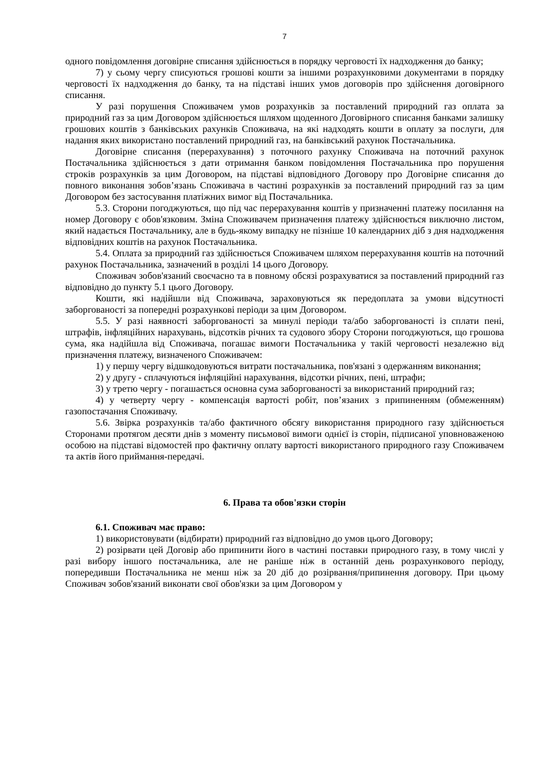7
одного повідомлення договірне списання здійснюється в порядку черговості їх надходження до банку;
7) у сьому чергу списуються грошові кошти за іншими розрахунковими документами в порядку черговості їх надходження до банку, та на підставі інших умов договорів про здійснення договірного списання.
У разі порушення Споживачем умов розрахунків за поставлений природний газ оплата за природний газ за цим Договором здійснюється шляхом щоденного Договірного списання банками залишку грошових коштів з банківських рахунків Споживача, на які надходять кошти в оплату за послуги, для надання яких використано поставлений природний газ, на банківський рахунок Постачальника.
Договірне списання (перерахування) з поточного рахунку Споживача на поточний рахунок Постачальника здійснюється з дати отримання банком повідомлення Постачальника про порушення строків розрахунків за цим Договором, на підставі відповідного Договору про Договірне списання до повного виконання зобов’язань Споживача в частині розрахунків за поставлений природний газ за цим Договором без застосування платіжних вимог від Постачальника.
5.3. Сторони погоджуються, що під час перерахування коштів у призначенні платежу посилання на номер Договору є обов'язковим. Зміна Споживачем призначення платежу здійснюється виключно листом, який надається Постачальнику, але в будь-якому випадку не пізніше 10 календарних діб з дня надходження відповідних коштів на рахунок Постачальника.
5.4. Оплата за природний газ здійснюється Споживачем шляхом перерахування коштів на поточний рахунок Постачальника, зазначений в розділі 14 цього Договору.
Споживач зобов'язаний своєчасно та в повному обсязі розрахуватися за поставлений природний газ відповідно до пункту 5.1 цього Договору.
Кошти, які надійшли від Споживача, зараховуються як передоплата за умови відсутності заборгованості за попередні розрахункові періоди за цим Договором.
5.5. У разі наявності заборгованості за минулі періоди та/або заборгованості із сплати пені, штрафів, інфляційних нарахувань, відсотків річних та судового збору Сторони погоджуються, що грошова сума, яка надійшла від Споживача, погашає вимоги Постачальника у такій черговості незалежно від призначення платежу, визначеного Споживачем:
1) у першу чергу відшкодовуються витрати постачальника, пов'язані з одержанням виконання;
2) у другу - сплачуються інфляційні нарахування, відсотки річних, пені, штрафи;
3) у третю чергу - погашається основна сума заборгованості за використаний природний газ;
4) у четверту чергу - компенсація вартості робіт, пов’язаних з припиненням (обмеженням) газопостачання Споживачу.
5.6. Звірка розрахунків та/або фактичного обсягу використання природного газу здійснюється Сторонами протягом десяти днів з моменту письмової вимоги однієї із сторін, підписаної уповноваженою особою на підставі відомостей про фактичну оплату вартості використаного природного газу Споживачем та актів його приймання-передачі.
6. Права та обов'язки сторін
6.1. Споживач має право:
1) використовувати (відбирати) природний газ відповідно до умов цього Договору;
2) розірвати цей Договір або припинити його в частині поставки природного газу, в тому числі у разі вибору іншого постачальника, але не раніше ніж в останній день розрахункового періоду, попередивши Постачальника не менш ніж за 20 діб до розірвання/припинення договору. При цьому Споживач зобов'язаний виконати свої обов'язки за цим Договором у